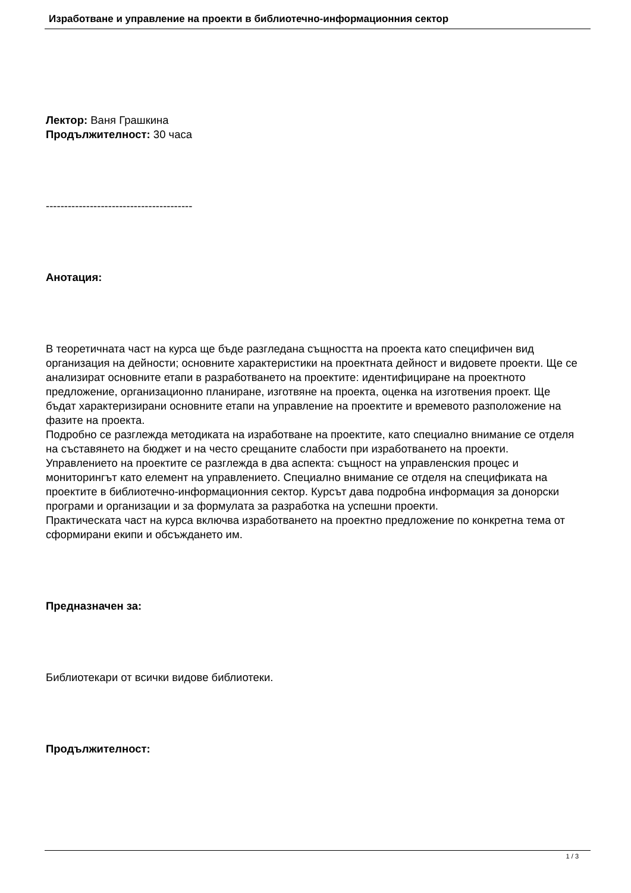Изработване и управление на проекти в библиотечно-информационния сектор
Лектор: Ваня Грашкина
Продължителност: 30 часа
----------------------------------------
Анотация:
В теоретичната част на курса ще бъде разгледана същността на проекта като специфичен вид организация на дейности; основните характеристики на проектната дейност и видовете проекти. Ще се анализират основните етапи в разработването на проектите: идентифициране на проектното предложение, организационно планиране, изготвяне на проекта, оценка на изготвения проект. Ще бъдат характеризирани основните етапи на управление на проектите и времевото разположение на фазите на проекта.
Подробно се разглежда методиката на изработване на проектите, като специално внимание се отделя на съставянето на бюджет и на често срещаните слабости при изработването на проекти. Управлението на проектите се разглежда в два аспекта: същност на управленския процес и мониторингът като елемент на управлението. Специално внимание се отделя на спецификата на проектите в библиотечно-информационния сектор. Курсът дава подробна информация за донорски програми и организации и за формулата за разработка на успешни проекти.
Практическата част на курса включва изработването на проектно предложение по конкретна тема от сформирани екипи и обсъждането им.
Предназначен за:
Библиотекари от всички видове библиотеки.
Продължителност:
1 / 3